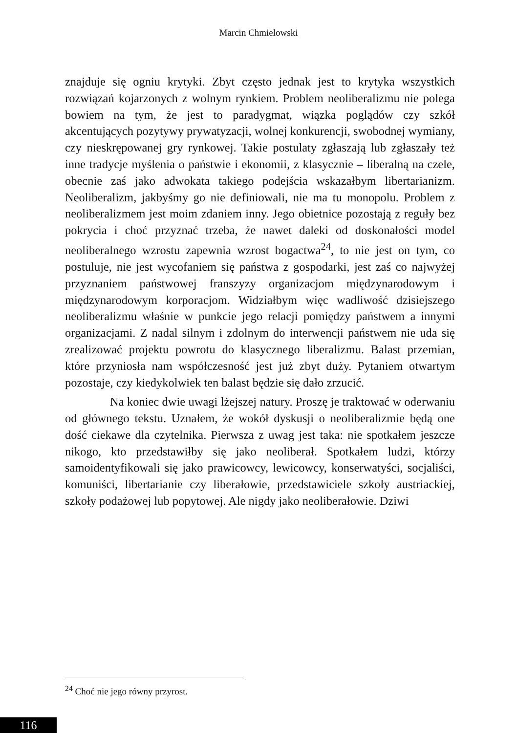Marcin Chmielowski
znajduje się ogniu krytyki. Zbyt często jednak jest to krytyka wszystkich rozwiązań kojarzonych z wolnym rynkiem. Problem neoliberalizmu nie polega bowiem na tym, że jest to paradygmat, wiązka poglądów czy szkół akcentujących pozytywy prywatyzacji, wolnej konkurencji, swobodnej wymiany, czy nieskrępowanej gry rynkowej. Takie postulaty zgłaszają lub zgłaszały też inne tradycje myślenia o państwie i ekonomii, z klasycznie – liberalną na czele, obecnie zaś jako adwokata takiego podejścia wskazałbym libertarianizm. Neoliberalizm, jakbyśmy go nie definiowali, nie ma tu monopolu. Problem z neoliberalizmem jest moim zdaniem inny. Jego obietnice pozostają z reguły bez pokrycia i choć przyznać trzeba, że nawet daleki od doskonałości model neoliberalnego wzrostu zapewnia wzrost bogactwa<sup>24</sup>, to nie jest on tym, co postuluje, nie jest wycofaniem się państwa z gospodarki, jest zaś co najwyżej przyznaniem państwowej franszyzy organizacjom międzynarodowym i międzynarodowym korporacjom. Widziałbym więc wadliwość dzisiejszego neoliberalizmu właśnie w punkcie jego relacji pomiędzy państwem a innymi organizacjami. Z nadal silnym i zdolnym do interwencji państwem nie uda się zrealizować projektu powrotu do klasycznego liberalizmu. Balast przemian, które przyniosła nam współczesność jest już zbyt duży. Pytaniem otwartym pozostaje, czy kiedykolwiek ten balast będzie się dało zrzucić.
Na koniec dwie uwagi lżejszej natury. Proszę je traktować w oderwaniu od głównego tekstu. Uznałem, że wokół dyskusji o neoliberalizmie będą one dość ciekawe dla czytelnika. Pierwsza z uwag jest taka: nie spotkałem jeszcze nikogo, kto przedstawiłby się jako neoliberał. Spotkałem ludzi, którzy samoidentyfikowali się jako prawicowcy, lewicowcy, konserwatyści, socjaliści, komuniści, libertarianie czy liberałowie, przedstawiciele szkoły austriackiej, szkoły podażowej lub popytowej. Ale nigdy jako neoliberałowie. Dziwi
<sup>24</sup> Choć nie jego równy przyrost.
116